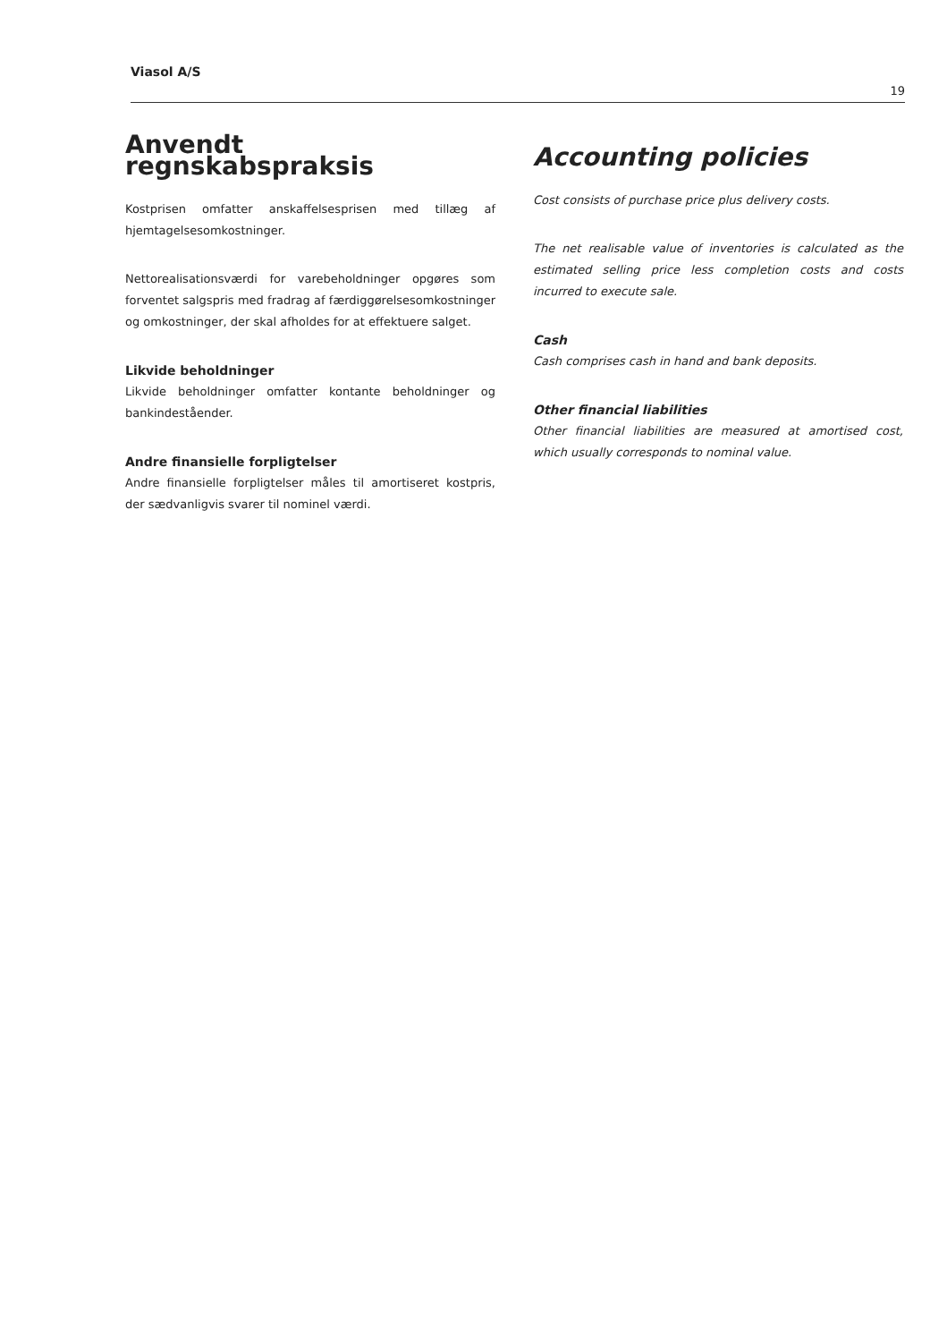Viasol A/S 19
Anvendt regnskabspraksis
Kostprisen omfatter anskaffelsesprisen med tillæg af hjemtagelsesomkostninger.
Nettorealisationsværdi for varebeholdninger opgøres som forventet salgspris med fradrag af færdiggørelsesomkostninger og omkostninger, der skal afholdes for at effektuere salget.
Likvide beholdninger
Likvide beholdninger omfatter kontante beholdninger og bankindeståender.
Andre finansielle forpligtelser
Andre finansielle forpligtelser måles til amortiseret kostpris, der sædvanligvis svarer til nominel værdi.
Accounting policies
Cost consists of purchase price plus delivery costs.
The net realisable value of inventories is calculated as the estimated selling price less completion costs and costs incurred to execute sale.
Cash
Cash comprises cash in hand and bank deposits.
Other financial liabilities
Other financial liabilities are measured at amortised cost, which usually corresponds to nominal value.